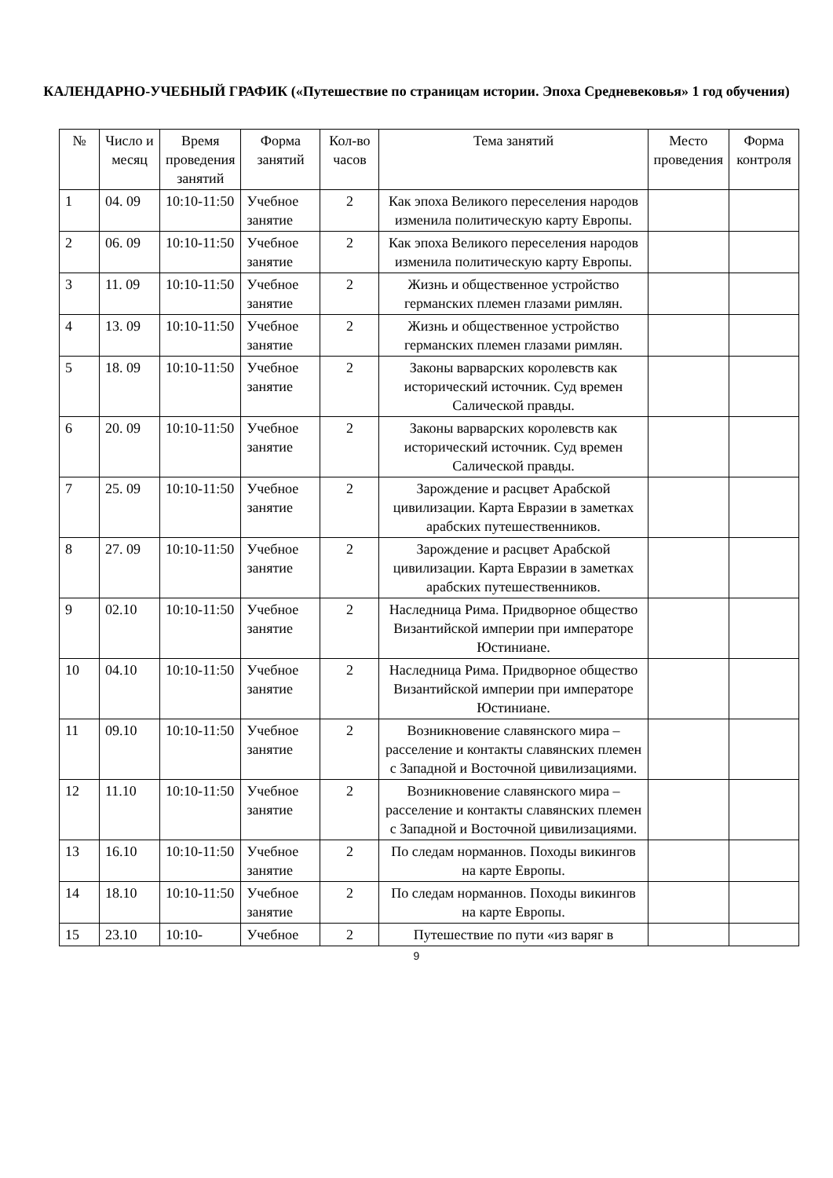КАЛЕНДАРНО-УЧЕБНЫЙ ГРАФИК («Путешествие по страницам истории. Эпоха Средневековья» 1 год обучения)
| № | Число и месяц | Время проведения занятий | Форма занятий | Кол-во часов | Тема занятий | Место проведения | Форма контроля |
| --- | --- | --- | --- | --- | --- | --- | --- |
| 1 | 04. 09 | 10:10-11:50 | Учебное занятие | 2 | Как эпоха Великого переселения народов изменила политическую карту Европы. | | |
| 2 | 06. 09 | 10:10-11:50 | Учебное занятие | 2 | Как эпоха Великого переселения народов изменила политическую карту Европы. | | |
| 3 | 11. 09 | 10:10-11:50 | Учебное занятие | 2 | Жизнь и общественное устройство германских племен глазами римлян. | | |
| 4 | 13. 09 | 10:10-11:50 | Учебное занятие | 2 | Жизнь и общественное устройство германских племен глазами римлян. | | |
| 5 | 18. 09 | 10:10-11:50 | Учебное занятие | 2 | Законы варварских королевств как исторический источник. Суд времен Салической правды. | | |
| 6 | 20. 09 | 10:10-11:50 | Учебное занятие | 2 | Законы варварских королевств как исторический источник. Суд времен Салической правды. | | |
| 7 | 25. 09 | 10:10-11:50 | Учебное занятие | 2 | Зарождение и расцвет Арабской цивилизации. Карта Евразии в заметках арабских путешественников. | | |
| 8 | 27. 09 | 10:10-11:50 | Учебное занятие | 2 | Зарождение и расцвет Арабской цивилизации. Карта Евразии в заметках арабских путешественников. | | |
| 9 | 02.10 | 10:10-11:50 | Учебное занятие | 2 | Наследница Рима. Придворное общество Византийской империи при императоре Юстиниане. | | |
| 10 | 04.10 | 10:10-11:50 | Учебное занятие | 2 | Наследница Рима. Придворное общество Византийской империи при императоре Юстиниане. | | |
| 11 | 09.10 | 10:10-11:50 | Учебное занятие | 2 | Возникновение славянского мира – расселение и контакты славянских племен с Западной и Восточной цивилизациями. | | |
| 12 | 11.10 | 10:10-11:50 | Учебное занятие | 2 | Возникновение славянского мира – расселение и контакты славянских племен с Западной и Восточной цивилизациями. | | |
| 13 | 16.10 | 10:10-11:50 | Учебное занятие | 2 | По следам норманнов. Походы викингов на карте Европы. | | |
| 14 | 18.10 | 10:10-11:50 | Учебное занятие | 2 | По следам норманнов. Походы викингов на карте Европы. | | |
| 15 | 23.10 | 10:10- | Учебное | 2 | Путешествие по пути «из варяг в | | |
9